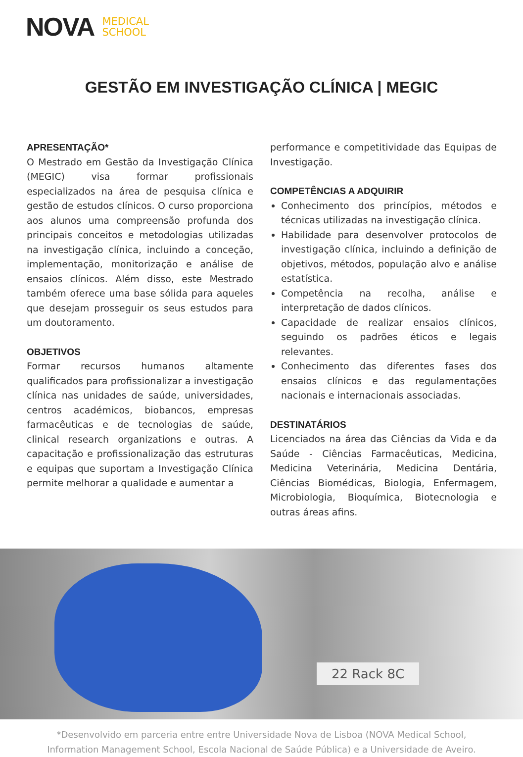NOVA MEDICAL
SCHOOL
GESTÃO EM INVESTIGAÇÃO CLÍNICA | MEGIC
APRESENTAÇÃO*
O Mestrado em Gestão da Investigação Clínica (MEGIC) visa formar profissionais especializados na área de pesquisa clínica e gestão de estudos clínicos. O curso proporciona aos alunos uma compreensão profunda dos principais conceitos e metodologias utilizadas na investigação clínica, incluindo a conceção, implementação, monitorização e análise de ensaios clínicos. Além disso, este Mestrado também oferece uma base sólida para aqueles que desejam prosseguir os seus estudos para um doutoramento.
OBJETIVOS
Formar recursos humanos altamente qualificados para profissionalizar a investigação clínica nas unidades de saúde, universidades, centros académicos, biobancos, empresas farmacêuticas e de tecnologias de saúde, clinical research organizations e outras. A capacitação e profissionalização das estruturas e equipas que suportam a Investigação Clínica permite melhorar a qualidade e aumentar a
performance e competitividade das Equipas de Investigação.
COMPETÊNCIAS A ADQUIRIR
Conhecimento dos princípios, métodos e técnicas utilizadas na investigação clínica.
Habilidade para desenvolver protocolos de investigação clínica, incluindo a definição de objetivos, métodos, população alvo e análise estatística.
Competência na recolha, análise e interpretação de dados clínicos.
Capacidade de realizar ensaios clínicos, seguindo os padrões éticos e legais relevantes.
Conhecimento das diferentes fases dos ensaios clínicos e das regulamentações nacionais e internacionais associadas.
DESTINATÁRIOS
Licenciados na área das Ciências da Vida e da Saúde - Ciências Farmacêuticas, Medicina, Medicina Veterinária, Medicina Dentária, Ciências Biomédicas, Biologia, Enfermagem, Microbiologia, Bioquímica, Biotecnologia e outras áreas afins.
22 Rack 8C
*Desenvolvido em parceria entre entre Universidade Nova de Lisboa (NOVA Medical School,
Information Management School, Escola Nacional de Saúde Pública) e a Universidade de Aveiro.